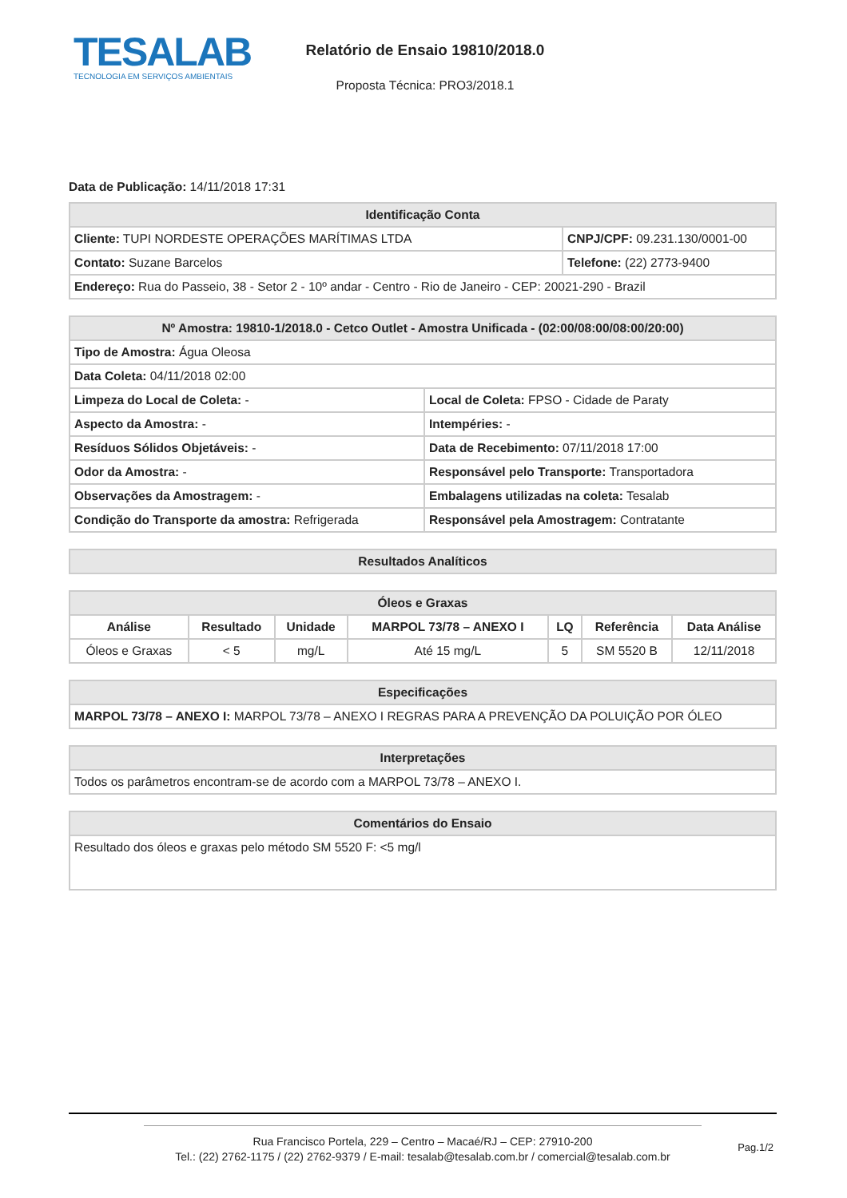TESALAB
TECNOLOGIA EM SERVIÇOS AMBIENTAIS
Relatório de Ensaio 19810/2018.0
Proposta Técnica: PRO3/2018.1
Data de Publicação: 14/11/2018 17:31
| Identificação Conta | |
| --- | --- |
| Cliente: TUPI NORDESTE OPERAÇÕES MARÍTIMAS LTDA | CNPJ/CPF: 09.231.130/0001-00 |
| Contato: Suzane Barcelos | Telefone: (22) 2773-9400 |
| Endereço: Rua do Passeio, 38 - Setor 2 - 10º andar - Centro - Rio de Janeiro - CEP: 20021-290 - Brazil | |
| Nº Amostra: 19810-1/2018.0 - Cetco Outlet - Amostra Unificada - (02:00/08:00/08:00/20:00) | |
| --- | --- |
| Tipo de Amostra: Água Oleosa | |
| Data Coleta: 04/11/2018 02:00 | |
| Limpeza do Local de Coleta: - | Local de Coleta: FPSO - Cidade de Paraty |
| Aspecto da Amostra: - | Intempéries: - |
| Resíduos Sólidos Objetáveis: - | Data de Recebimento: 07/11/2018 17:00 |
| Odor da Amostra: - | Responsável pelo Transporte: Transportadora |
| Observações da Amostragem: - | Embalagens utilizadas na coleta: Tesalab |
| Condição do Transporte da amostra: Refrigerada | Responsável pela Amostragem: Contratante |
| Resultados Analíticos |
| --- |
| Óleos e Graxas | | | | | | |
| --- | --- | --- | --- | --- | --- | --- |
| Análise | Resultado | Unidade | MARPOL 73/78 – ANEXO I | LQ | Referência | Data Análise |
| Óleos e Graxas | < 5 | mg/L | Até 15 mg/L | 5 | SM 5520 B | 12/11/2018 |
| Especificações |
| --- |
| MARPOL 73/78 – ANEXO I: MARPOL 73/78 – ANEXO I REGRAS PARA A PREVENÇÃO DA POLUIÇÃO POR ÓLEO |
| Interpretações |
| --- |
| Todos os parâmetros encontram-se de acordo com a MARPOL 73/78 – ANEXO I. |
| Comentários do Ensaio |
| --- |
| Resultado dos óleos e graxas pelo método SM 5520 F: <5 mg/l |
Rua Francisco Portela, 229 – Centro – Macaé/RJ – CEP: 27910-200
Tel.: (22) 2762-1175 / (22) 2762-9379 / E-mail: tesalab@tesalab.com.br / comercial@tesalab.com.br
Pag.1/2